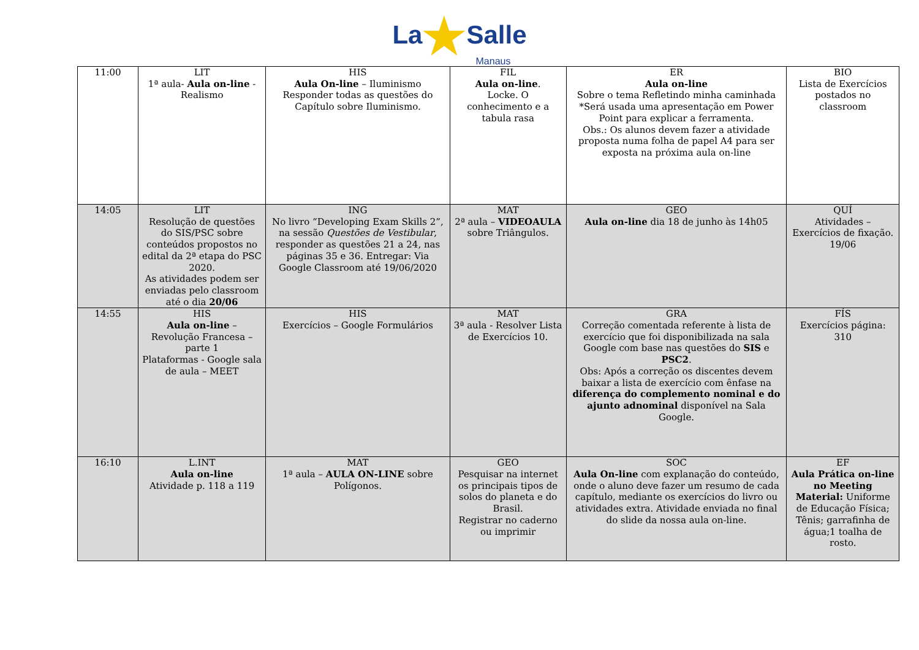La★Salle
Manaus
| 11:00 | LIT 1ª aula- Aula on-line - Realismo | HIS Aula On-line – Iluminismo Responder todas as questões do Capítulo sobre Iluminismo. | FIL Aula on-line . Locke. O conhecimento e a tabula rasa | ER Aula on-line Sobre o tema Refletindo minha caminhada *Será usada uma apresentação em Power Point para explicar a ferramenta. Obs.: Os alunos devem fazer a atividade proposta numa folha de papel A4 para ser exposta na próxima aula on-line | BIO Lista de Exercícios postados no classroom |
| 14:05 | LIT Resolução de questões do SIS/PSC sobre conteúdos propostos no edital da 2ª etapa do PSC 2020. As atividades podem ser enviadas pelo classroom até o dia 20/06 | ING No livro “Developing Exam Skills 2”, na sessão Questões de Vestibular , responder as questões 21 a 24, nas páginas 35 e 36. Entregar: Via Google Classroom até 19/06/2020 | MAT 2ª aula – VIDEOAULA sobre Triângulos. | GEO Aula on-line dia 18 de junho às 14h05 | QUÍ Atividades – Exercícios de fixação. 19/06 |
| 14:55 | HIS Aula on-line – Revolução Francesa – parte 1 Plataformas - Google sala de aula – MEET | HIS Exercícios – Google Formulários | MAT 3ª aula - Resolver Lista de Exercícios 10. | GRA Correção comentada referente à lista de exercício que foi disponibilizada na sala Google com base nas questões do SIS e PSC2 . Obs: Após a correção os discentes devem baixar a lista de exercício com ênfase na diferença do complemento nominal e do ajunto adnominal disponível na Sala Google. | FÍS Exercícios página: 310 |
| 16:10 | L.INT Aula on-line Atividade p. 118 a 119 | MAT 1ª aula – AULA ON-LINE sobre Polígonos. | GEO Pesquisar na internet os principais tipos de solos do planeta e do Brasil. Registrar no caderno ou imprimir | SOC Aula On-line com explanação do conteúdo, onde o aluno deve fazer um resumo de cada capítulo, mediante os exercícios do livro ou atividades extra. Atividade enviada no final do slide da nossa aula on-line. | EF Aula Prática on-line no Meeting Material: Uniforme de Educação Física; Tênis; garrafinha de água;1 toalha de rosto. |